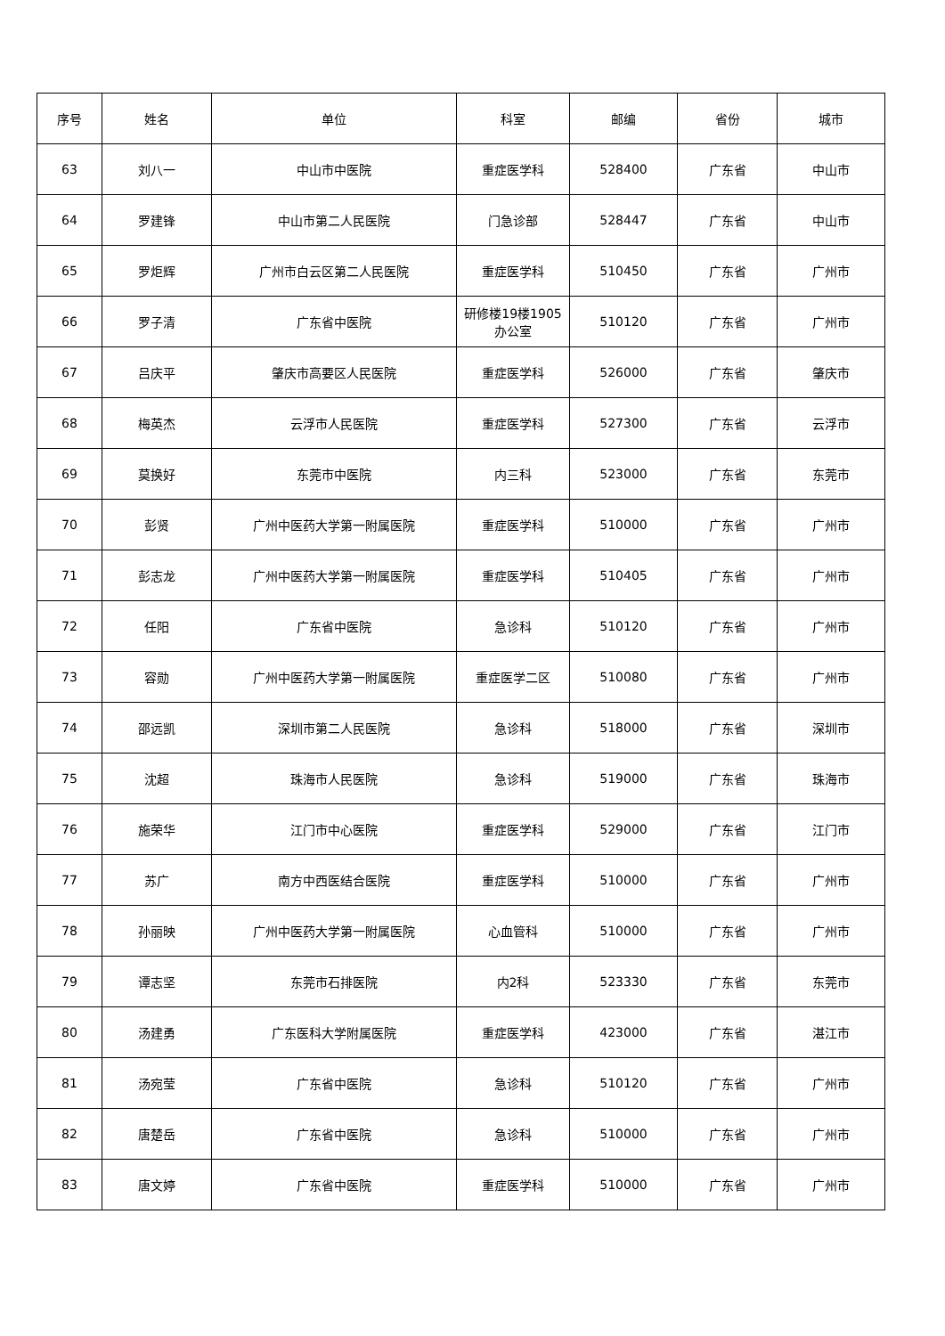| 序号 | 姓名 | 单位 | 科室 | 邮编 | 省份 | 城市 |
| --- | --- | --- | --- | --- | --- | --- |
| 63 | 刘八一 | 中山市中医院 | 重症医学科 | 528400 | 广东省 | 中山市 |
| 64 | 罗建锋 | 中山市第二人民医院 | 门急诊部 | 528447 | 广东省 | 中山市 |
| 65 | 罗炬辉 | 广州市白云区第二人民医院 | 重症医学科 | 510450 | 广东省 | 广州市 |
| 66 | 罗子清 | 广东省中医院 | 研修楼19楼1905 办公室 | 510120 | 广东省 | 广州市 |
| 67 | 吕庆平 | 肇庆市高要区人民医院 | 重症医学科 | 526000 | 广东省 | 肇庆市 |
| 68 | 梅英杰 | 云浮市人民医院 | 重症医学科 | 527300 | 广东省 | 云浮市 |
| 69 | 莫换好 | 东莞市中医院 | 内三科 | 523000 | 广东省 | 东莞市 |
| 70 | 彭贤 | 广州中医药大学第一附属医院 | 重症医学科 | 510000 | 广东省 | 广州市 |
| 71 | 彭志龙 | 广州中医药大学第一附属医院 | 重症医学科 | 510405 | 广东省 | 广州市 |
| 72 | 任阳 | 广东省中医院 | 急诊科 | 510120 | 广东省 | 广州市 |
| 73 | 容勋 | 广州中医药大学第一附属医院 | 重症医学二区 | 510080 | 广东省 | 广州市 |
| 74 | 邵远凯 | 深圳市第二人民医院 | 急诊科 | 518000 | 广东省 | 深圳市 |
| 75 | 沈超 | 珠海市人民医院 | 急诊科 | 519000 | 广东省 | 珠海市 |
| 76 | 施荣华 | 江门市中心医院 | 重症医学科 | 529000 | 广东省 | 江门市 |
| 77 | 苏广 | 南方中西医结合医院 | 重症医学科 | 510000 | 广东省 | 广州市 |
| 78 | 孙丽映 | 广州中医药大学第一附属医院 | 心血管科 | 510000 | 广东省 | 广州市 |
| 79 | 谭志坚 | 东莞市石排医院 | 内2科 | 523330 | 广东省 | 东莞市 |
| 80 | 汤建勇 | 广东医科大学附属医院 | 重症医学科 | 423000 | 广东省 | 湛江市 |
| 81 | 汤宛莹 | 广东省中医院 | 急诊科 | 510120 | 广东省 | 广州市 |
| 82 | 唐楚岳 | 广东省中医院 | 急诊科 | 510000 | 广东省 | 广州市 |
| 83 | 唐文婷 | 广东省中医院 | 重症医学科 | 510000 | 广东省 | 广州市 |